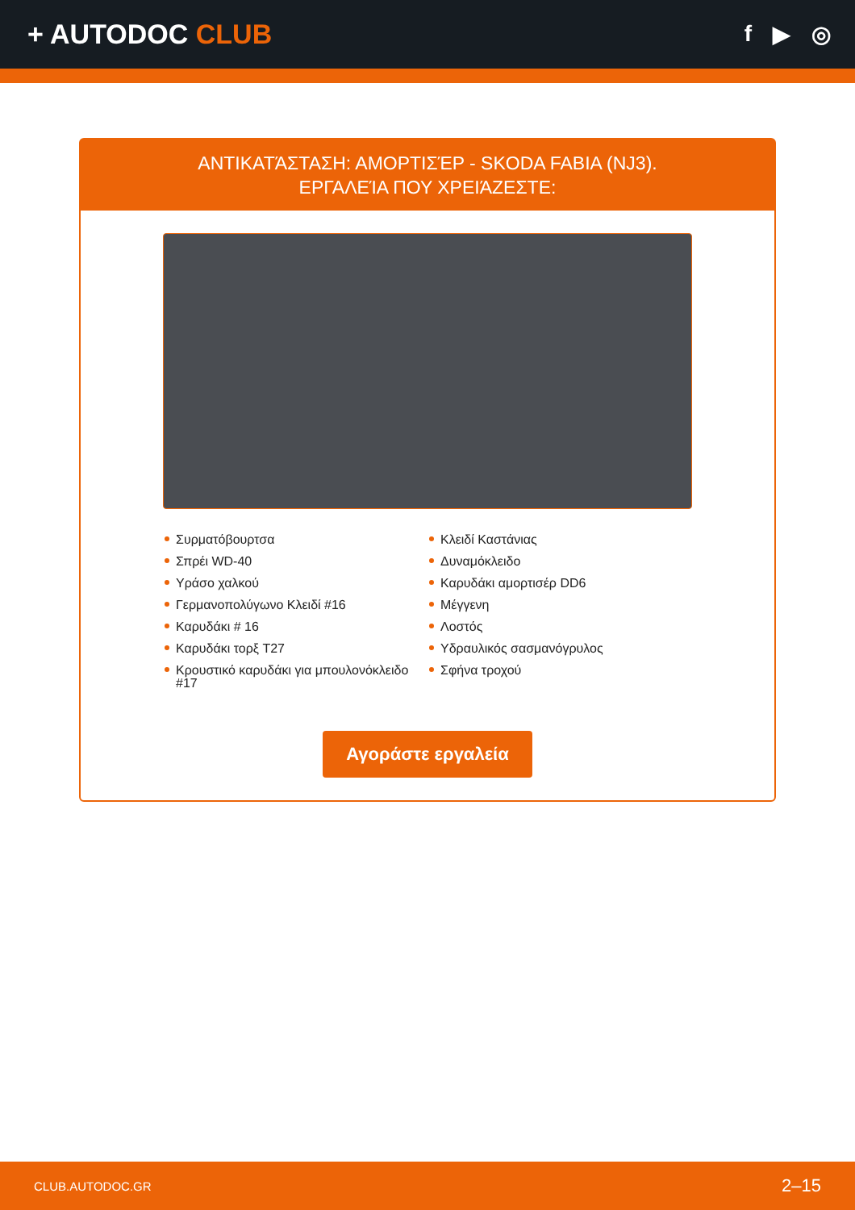+ AUTODOC CLUB
f ▶ ◎
ΑΝΤΙΚΑΤΆΣΤΑΣΗ: ΑΜΟΡΤΙΣΈΡ - SKODA FABIA (NJ3).
ΕΡΓΑΛΕΊΑ ΠΟΥ ΧΡΕΙΆΖΕΣΤΕ:
Συρματόβουρτσα
Σπρέι WD-40
Υράσο χαλκού
Γερμανοπολύγωνο Κλειδί #16
Καρυδάκι # 16
Καρυδάκι τορξ T27
Κρουστικό καρυδάκι για μπουλονόκλειδο #17
Κλειδί Καστάνιας
Δυναμόκλειδο
Καρυδάκι αμορτισέρ DD6
Μέγγενη
Λοστός
Υδραυλικός σασμανόγρυλος
Σφήνα τροχού
Αγοράστε εργαλεία
CLUB.AUTODOC.GR 2–15